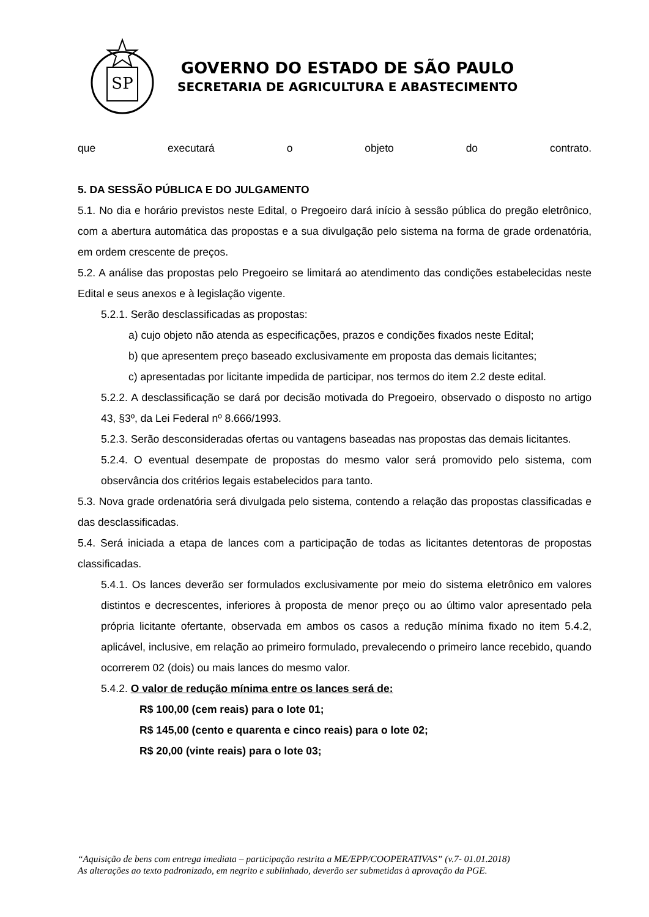SP
GOVERNO DO ESTADO DE SÃO PAULO
SECRETARIA DE AGRICULTURA E ABASTECIMENTO
que executará o objeto do contrato.
5. DA SESSÃO PÚBLICA E DO JULGAMENTO
5.1. No dia e horário previstos neste Edital, o Pregoeiro dará início à sessão pública do pregão eletrônico, com a abertura automática das propostas e a sua divulgação pelo sistema na forma de grade ordenatória, em ordem crescente de preços.
5.2. A análise das propostas pelo Pregoeiro se limitará ao atendimento das condições estabelecidas neste Edital e seus anexos e à legislação vigente.
5.2.1. Serão desclassificadas as propostas:
a) cujo objeto não atenda as especificações, prazos e condições fixados neste Edital;
b) que apresentem preço baseado exclusivamente em proposta das demais licitantes;
c) apresentadas por licitante impedida de participar, nos termos do item 2.2 deste edital.
5.2.2. A desclassificação se dará por decisão motivada do Pregoeiro, observado o disposto no artigo 43, §3º, da Lei Federal nº 8.666/1993.
5.2.3. Serão desconsideradas ofertas ou vantagens baseadas nas propostas das demais licitantes.
5.2.4. O eventual desempate de propostas do mesmo valor será promovido pelo sistema, com observância dos critérios legais estabelecidos para tanto.
5.3. Nova grade ordenatória será divulgada pelo sistema, contendo a relação das propostas classificadas e das desclassificadas.
5.4. Será iniciada a etapa de lances com a participação de todas as licitantes detentoras de propostas classificadas.
5.4.1. Os lances deverão ser formulados exclusivamente por meio do sistema eletrônico em valores distintos e decrescentes, inferiores à proposta de menor preço ou ao último valor apresentado pela própria licitante ofertante, observada em ambos os casos a redução mínima fixado no item 5.4.2, aplicável, inclusive, em relação ao primeiro formulado, prevalecendo o primeiro lance recebido, quando ocorrerem 02 (dois) ou mais lances do mesmo valor.
5.4.2. O valor de redução mínima entre os lances será de:
R$ 100,00 (cem reais) para o lote 01;
R$ 145,00 (cento e quarenta e cinco reais) para o lote 02;
R$ 20,00 (vinte reais) para o lote 03;
“Aquisição de bens com entrega imediata – participação restrita a ME/EPP/COOPERATIVAS” (v.7- 01.01.2018)
As alterações ao texto padronizado, em negrito e sublinhado, deverão ser submetidas à aprovação da PGE.